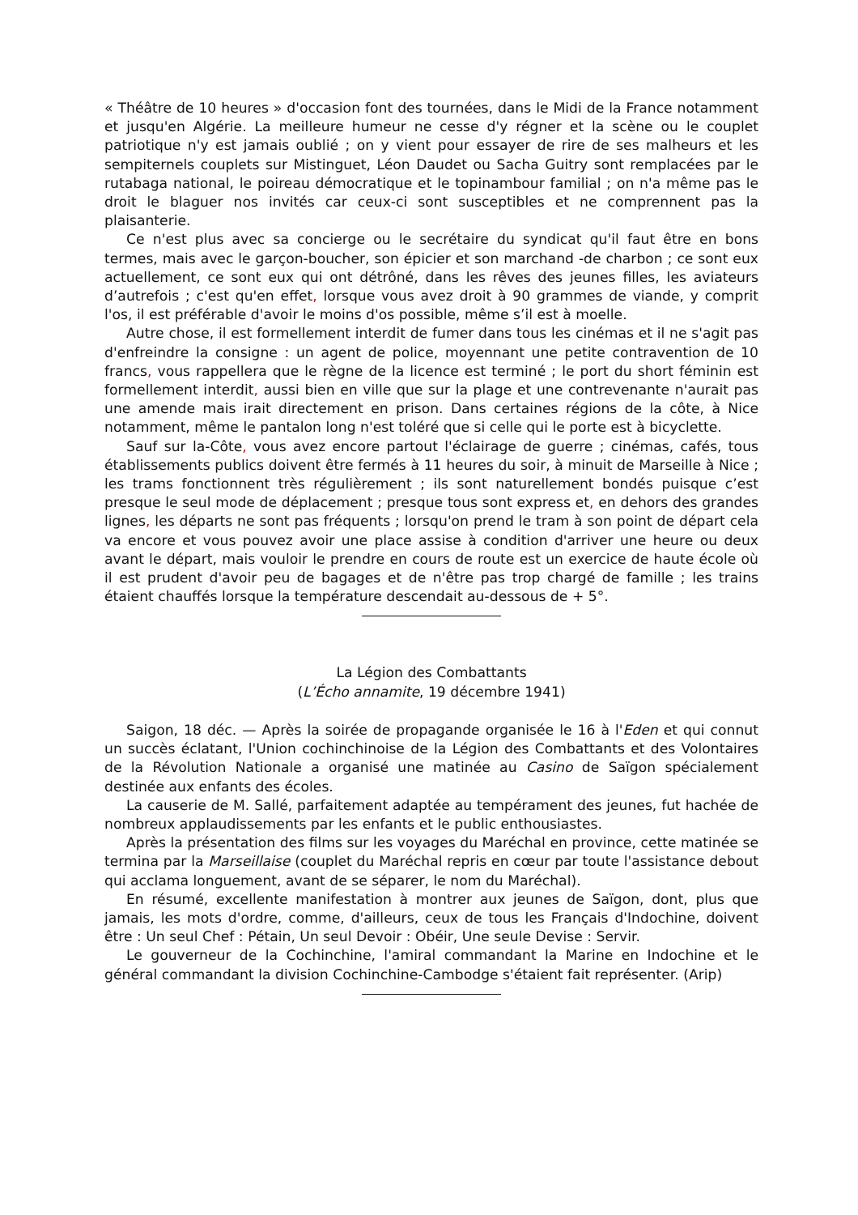« Théâtre de 10 heures » d'occasion font des tournées, dans le Midi de la France notamment et jusqu'en Algérie. La meilleure humeur ne cesse d'y régner et la scène ou le couplet patriotique n'y est jamais oublié ; on y vient pour essayer de rire de ses malheurs et les sempiternels couplets sur Mistinguet, Léon Daudet ou Sacha Guitry sont remplacées par le rutabaga national, le poireau démocratique et le topinambour familial ; on n'a même pas le droit le blaguer nos invités car ceux-ci sont susceptibles et ne comprennent pas la plaisanterie.
Ce n'est plus avec sa concierge ou le secrétaire du syndicat qu'il faut être en bons termes, mais avec le garçon-boucher, son épicier et son marchand -de charbon ; ce sont eux actuellement, ce sont eux qui ont détrôné, dans les rêves des jeunes filles, les aviateurs d’autrefois ; c'est qu'en effet, lorsque vous avez droit à 90 grammes de viande, y comprit l'os, il est préférable d'avoir le moins d'os possible, même s’il est à moelle.
Autre chose, il est formellement interdit de fumer dans tous les cinémas et il ne s'agit pas d'enfreindre la consigne : un agent de police, moyennant une petite contravention de 10 francs, vous rappellera que le règne de la licence est terminé ; le port du short féminin est formellement interdit, aussi bien en ville que sur la plage et une contrevenante n'aurait pas une amende mais irait directement en prison. Dans certaines régions de la côte, à Nice notamment, même le pantalon long n'est toléré que si celle qui le porte est à bicyclette.
Sauf sur la-Côte, vous avez encore partout l'éclairage de guerre ; cinémas, cafés, tous établissements publics doivent être fermés à 11 heures du soir, à minuit de Marseille à Nice ; les trams fonctionnent très régulièrement ; ils sont naturellement bondés puisque c’est presque le seul mode de déplacement ; presque tous sont express et, en dehors des grandes lignes, les départs ne sont pas fréquents ; lorsqu'on prend le tram à son point de départ cela va encore et vous pouvez avoir une place assise à condition d'arriver une heure ou deux avant le départ, mais vouloir le prendre en cours de route est un exercice de haute école où il est prudent d'avoir peu de bagages et de n'être pas trop chargé de famille ; les trains étaient chauffés lorsque la température descendait au-dessous de + 5°.
La Légion des Combattants
(L’Écho annamite, 19 décembre 1941)
Saigon, 18 déc. — Après la soirée de propagande organisée le 16 à l'Eden et qui connut un succès éclatant, l'Union cochinchinoise de la Légion des Combattants et des Volontaires de la Révolution Nationale a organisé une matinée au Casino de Saïgon spécialement destinée aux enfants des écoles.
La causerie de M. Sallé, parfaitement adaptée au tempérament des jeunes, fut hachée de nombreux applaudissements par les enfants et le public enthousiastes.
Après la présentation des films sur les voyages du Maréchal en province, cette matinée se termina par la Marseillaise (couplet du Maréchal repris en cœur par toute l'assistance debout qui acclama longuement, avant de se séparer, le nom du Maréchal).
En résumé, excellente manifestation à montrer aux jeunes de Saïgon, dont, plus que jamais, les mots d'ordre, comme, d'ailleurs, ceux de tous les Français d'Indochine, doivent être : Un seul Chef : Pétain, Un seul Devoir : Obéir, Une seule Devise : Servir.
Le gouverneur de la Cochinchine, l'amiral commandant la Marine en Indochine et le général commandant la division Cochinchine-Cambodge s'étaient fait représenter. (Arip)